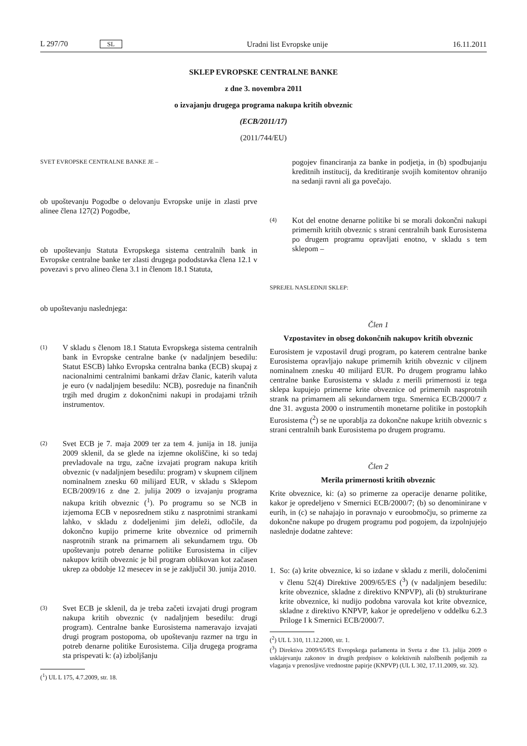L 297/70 SL Uradni list Evropske unije 16.11.2011
SKLEP EVROPSKE CENTRALNE BANKE
z dne 3. novembra 2011
o izvajanju drugega programa nakupa kritih obveznic
(ECB/2011/17)
(2011/744/EU)
SVET EVROPSKE CENTRALNE BANKE JE –
ob upoštevanju Pogodbe o delovanju Evropske unije in zlasti prve alinee člena 127(2) Pogodbe,
ob upoštevanju Statuta Evropskega sistema centralnih bank in Evropske centralne banke ter zlasti drugega pododstavka člena 12.1 v povezavi s prvo alineo člena 3.1 in členom 18.1 Statuta,
ob upoštevanju naslednjega:
(1)
V skladu s členom 18.1 Statuta Evropskega sistema centralnih bank in Evropske centralne banke (v nadaljnjem besedilu: Statut ESCB) lahko Evropska centralna banka (ECB) skupaj z nacionalnimi centralnimi bankami držav članic, katerih valuta je euro (v nadaljnjem besedilu: NCB), posreduje na finančnih trgih med drugim z dokončnimi nakupi in prodajami tržnih instrumentov.
(2)
Svet ECB je 7. maja 2009 ter za tem 4. junija in 18. junija 2009 sklenil, da se glede na izjemne okoliščine, ki so tedaj prevladovale na trgu, začne izvajati program nakupa kritih obveznic (v nadaljnjem besedilu: program) v skupnem ciljnem nominalnem znesku 60 milijard EUR, v skladu s Sklepom ECB/2009/16 z dne 2. julija 2009 o izvajanju programa nakupa kritih obveznic (<sup>1</sup>). Po programu so se NCB in izjemoma ECB v neposrednem stiku z nasprotnimi strankami lahko, v skladu z dodeljenimi jim deleži, odločile, da dokončno kupijo primerne krite obveznice od primernih nasprotnih strank na primarnem ali sekundarnem trgu. Ob upoštevanju potreb denarne politike Eurosistema in ciljev nakupov kritih obveznic je bil program oblikovan kot začasen ukrep za obdobje 12 mesecev in se je zaključil 30. junija 2010.
(3)
Svet ECB je sklenil, da je treba začeti izvajati drugi program nakupa kritih obveznic (v nadaljnjem besedilu: drugi program). Centralne banke Eurosistema nameravajo izvajati drugi program postopoma, ob upoštevanju razmer na trgu in potreb denarne politike Eurosistema. Cilja drugega programa sta prispevati k: (a) izboljšanju
(<sup>1</sup>) UL L 175, 4.7.2009, str. 18.
pogojev financiranja za banke in podjetja, in (b) spodbujanju kreditnih institucij, da kreditiranje svojih komitentov ohranijo na sedanji ravni ali ga povečajo.
(4)
Kot del enotne denarne politike bi se morali dokončni nakupi primernih kritih obveznic s strani centralnih bank Eurosistema po drugem programu opravljati enotno, v skladu s tem sklepom –
SPREJEL NASLEDNJI SKLEP:
Člen 1
Vzpostavitev in obseg dokončnih nakupov kritih obveznic
Eurosistem je vzpostavil drugi program, po katerem centralne banke Eurosistema opravljajo nakupe primernih kritih obveznic v ciljnem nominalnem znesku 40 milijard EUR. Po drugem programu lahko centralne banke Eurosistema v skladu z merili primernosti iz tega sklepa kupujejo primerne krite obveznice od primernih nasprotnih strank na primarnem ali sekundarnem trgu. Smernica ECB/2000/7 z dne 31. avgusta 2000 o instrumentih monetarne politike in postopkih Eurosistema (<sup>2</sup>) se ne uporablja za dokončne nakupe kritih obveznic s strani centralnih bank Eurosistema po drugem programu.
Člen 2
Merila primernosti kritih obveznic
Krite obveznice, ki: (a) so primerne za operacije denarne politike, kakor je opredeljeno v Smernici ECB/2000/7; (b) so denominirane v eurih, in (c) se nahajajo in poravnajo v euroobmočju, so primerne za dokončne nakupe po drugem programu pod pogojem, da izpolnjujejo naslednje dodatne zahteve:
1. So: (a) krite obveznice, ki so izdane v skladu z merili, določenimi v členu 52(4) Direktive 2009/65/ES (<sup>3</sup>) (v nadaljnjem besedilu: krite obveznice, skladne z direktivo KNPVP), ali (b) strukturirane krite obveznice, ki nudijo podobna varovala kot krite obveznice, skladne z direktivo KNPVP, kakor je opredeljeno v oddelku 6.2.3 Priloge I k Smernici ECB/2000/7.
(<sup>2</sup>) UL L 310, 11.12.2000, str. 1.
(<sup>3</sup>) Direktiva 2009/65/ES Evropskega parlamenta in Sveta z dne 13. julija 2009 o usklajevanju zakonov in drugih predpisov o kolektivnih naložbenih podjemih za vlaganja v prenosljive vrednostne papirje (KNPVP) (UL L 302, 17.11.2009, str. 32).